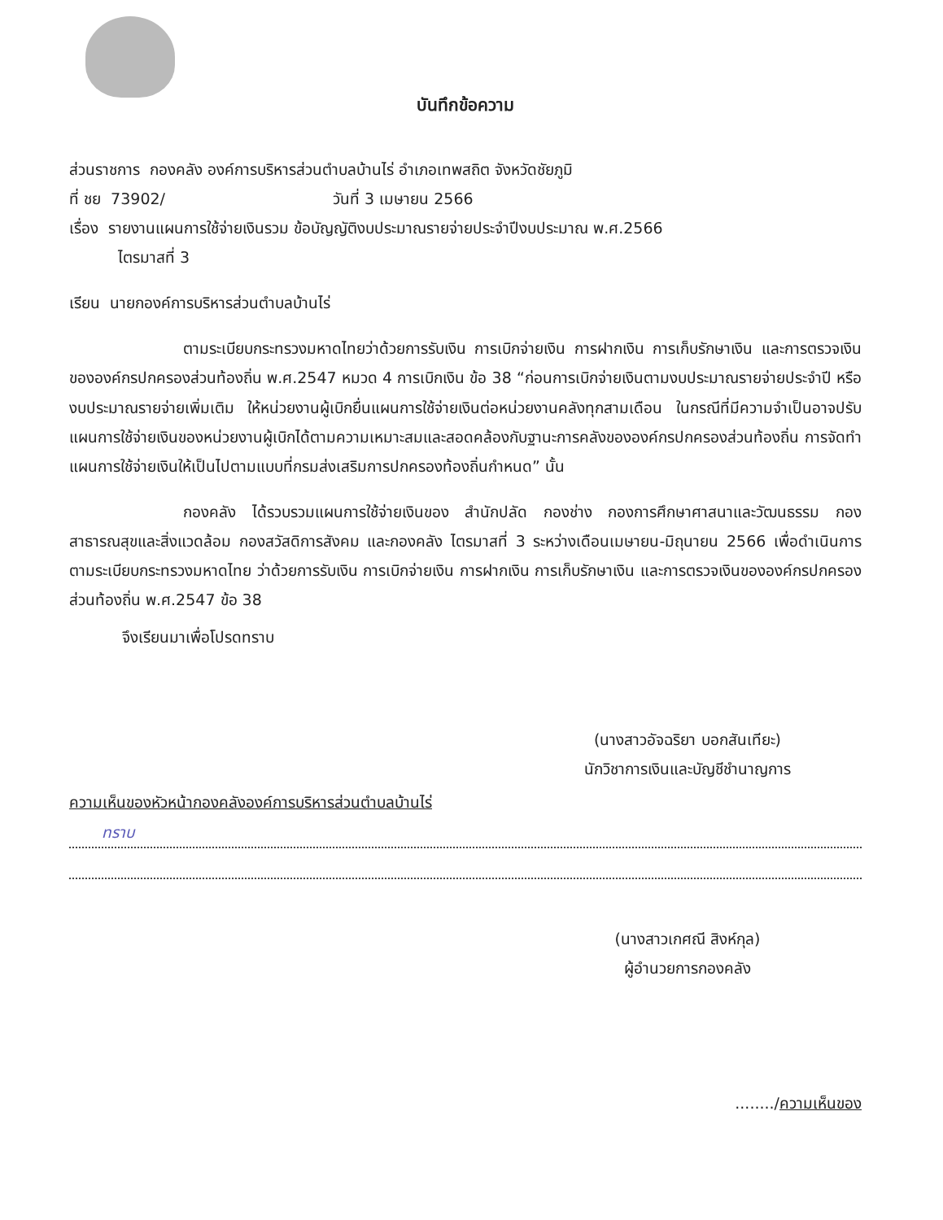บันทึกข้อความ
ส่วนราชการ กองคลัง องค์การบริหารส่วนตำบลบ้านไร่ อำเภอเทพสถิต จังหวัดชัยภูมิ
ที่ ชย 73902/ วันที่ 3 เมษายน 2566
เรื่อง รายงานแผนการใช้จ่ายเงินรวม ข้อบัญญัติงบประมาณรายจ่ายประจำปีงบประมาณ พ.ศ.2566
ไตรมาสที่ 3
เรียน นายกองค์การบริหารส่วนตำบลบ้านไร่
ตามระเบียบกระทรวงมหาดไทยว่าด้วยการรับเงิน การเบิกจ่ายเงิน การฝากเงิน การเก็บรักษาเงิน และการตรวจเงินขององค์กรปกครองส่วนท้องถิ่น พ.ศ.2547 หมวด 4 การเบิกเงิน ข้อ 38 “ก่อนการเบิกจ่ายเงินตามงบประมาณรายจ่ายประจำปี หรืองบประมาณรายจ่ายเพิ่มเติม ให้หน่วยงานผู้เบิกยื่นแผนการใช้จ่ายเงินต่อหน่วยงานคลังทุกสามเดือน ในกรณีที่มีความจำเป็นอาจปรับแผนการใช้จ่ายเงินของหน่วยงานผู้เบิกได้ตามความเหมาะสมและสอดคล้องกับฐานะการคลังขององค์กรปกครองส่วนท้องถิ่น การจัดทำแผนการใช้จ่ายเงินให้เป็นไปตามแบบที่กรมส่งเสริมการปกครองท้องถิ่นกำหนด” นั้น
กองคลัง ได้รวบรวมแผนการใช้จ่ายเงินของ สำนักปลัด กองช่าง กองการศึกษาศาสนาและวัฒนธรรม กองสาธารณสุขและสิ่งแวดล้อม กองสวัสดิการสังคม และกองคลัง ไตรมาสที่ 3 ระหว่างเดือนเมษายน-มิถุนายน 2566 เพื่อดำเนินการตามระเบียบกระทรวงมหาดไทย ว่าด้วยการรับเงิน การเบิกจ่ายเงิน การฝากเงิน การเก็บรักษาเงิน และการตรวจเงินขององค์กรปกครองส่วนท้องถิ่น พ.ศ.2547 ข้อ 38
จึงเรียนมาเพื่อโปรดทราบ
(นางสาวอัจฉริยา บอกสันเทียะ)
นักวิชาการเงินและบัญชีชำนาญการ
ความเห็นของหัวหน้ากองคลังองค์การบริหารส่วนตำบลบ้านไร่
ทราบ
(นางสาวเกศณี สิงห์กุล)
ผู้อำนวยการกองคลัง
......../ความเห็นของ